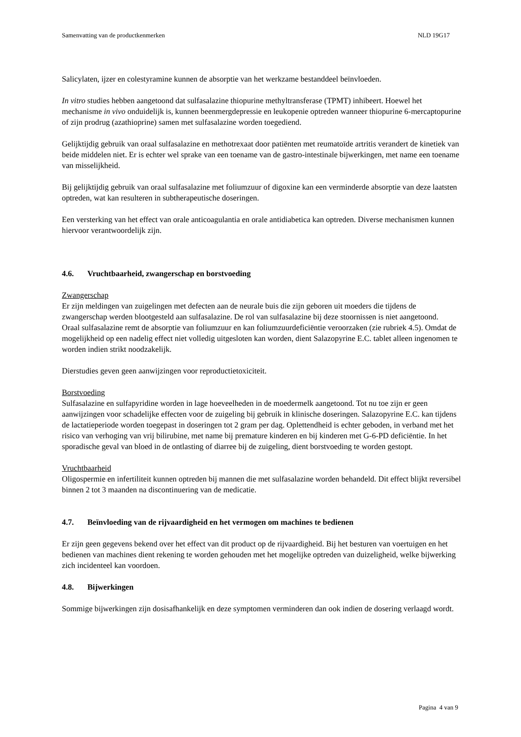Samenvatting van de productkenmerken NLD 19G17
Salicylaten, ijzer en colestyramine kunnen de absorptie van het werkzame bestanddeel beïnvloeden.
In vitro studies hebben aangetoond dat sulfasalazine thiopurine methyltransferase (TPMT) inhibeert. Hoewel het mechanisme in vivo onduidelijk is, kunnen beenmergdepressie en leukopenie optreden wanneer thiopurine 6-mercaptopurine of zijn prodrug (azathioprine) samen met sulfasalazine worden toegediend.
Gelijktijdig gebruik van oraal sulfasalazine en methotrexaat door patiënten met reumatoïde artritis verandert de kinetiek van beide middelen niet. Er is echter wel sprake van een toename van de gastro-intestinale bijwerkingen, met name een toename van misselijkheid.
Bij gelijktijdig gebruik van oraal sulfasalazine met foliumzuur of digoxine kan een verminderde absorptie van deze laatsten optreden, wat kan resulteren in subtherapeutische doseringen.
Een versterking van het effect van orale anticoagulantia en orale antidiabetica kan optreden. Diverse mechanismen kunnen hiervoor verantwoordelijk zijn.
4.6. Vruchtbaarheid, zwangerschap en borstvoeding
Zwangerschap
Er zijn meldingen van zuigelingen met defecten aan de neurale buis die zijn geboren uit moeders die tijdens de zwangerschap werden blootgesteld aan sulfasalazine. De rol van sulfasalazine bij deze stoornissen is niet aangetoond.
Oraal sulfasalazine remt de absorptie van foliumzuur en kan foliumzuurdeficiëntie veroorzaken (zie rubriek 4.5). Omdat de mogelijkheid op een nadelig effect niet volledig uitgesloten kan worden, dient Salazopyrine E.C. tablet alleen ingenomen te worden indien strikt noodzakelijk.
Dierstudies geven geen aanwijzingen voor reproductietoxiciteit.
Borstvoeding
Sulfasalazine en sulfapyridine worden in lage hoeveelheden in de moedermelk aangetoond. Tot nu toe zijn er geen aanwijzingen voor schadelijke effecten voor de zuigeling bij gebruik in klinische doseringen. Salazopyrine E.C. kan tijdens de lactatieperiode worden toegepast in doseringen tot 2 gram per dag. Oplettendheid is echter geboden, in verband met het risico van verhoging van vrij bilirubine, met name bij premature kinderen en bij kinderen met G-6-PD deficiëntie. In het sporadische geval van bloed in de ontlasting of diarree bij de zuigeling, dient borstvoeding te worden gestopt.
Vruchtbaarheid
Oligospermie en infertiliteit kunnen optreden bij mannen die met sulfasalazine worden behandeld. Dit effect blijkt reversibel binnen 2 tot 3 maanden na discontinuering van de medicatie.
4.7. Beïnvloeding van de rijvaardigheid en het vermogen om machines te bedienen
Er zijn geen gegevens bekend over het effect van dit product op de rijvaardigheid. Bij het besturen van voertuigen en het bedienen van machines dient rekening te worden gehouden met het mogelijke optreden van duizeligheid, welke bijwerking zich incidenteel kan voordoen.
4.8. Bijwerkingen
Sommige bijwerkingen zijn dosisafhankelijk en deze symptomen verminderen dan ook indien de dosering verlaagd wordt.
Pagina 4 van 9